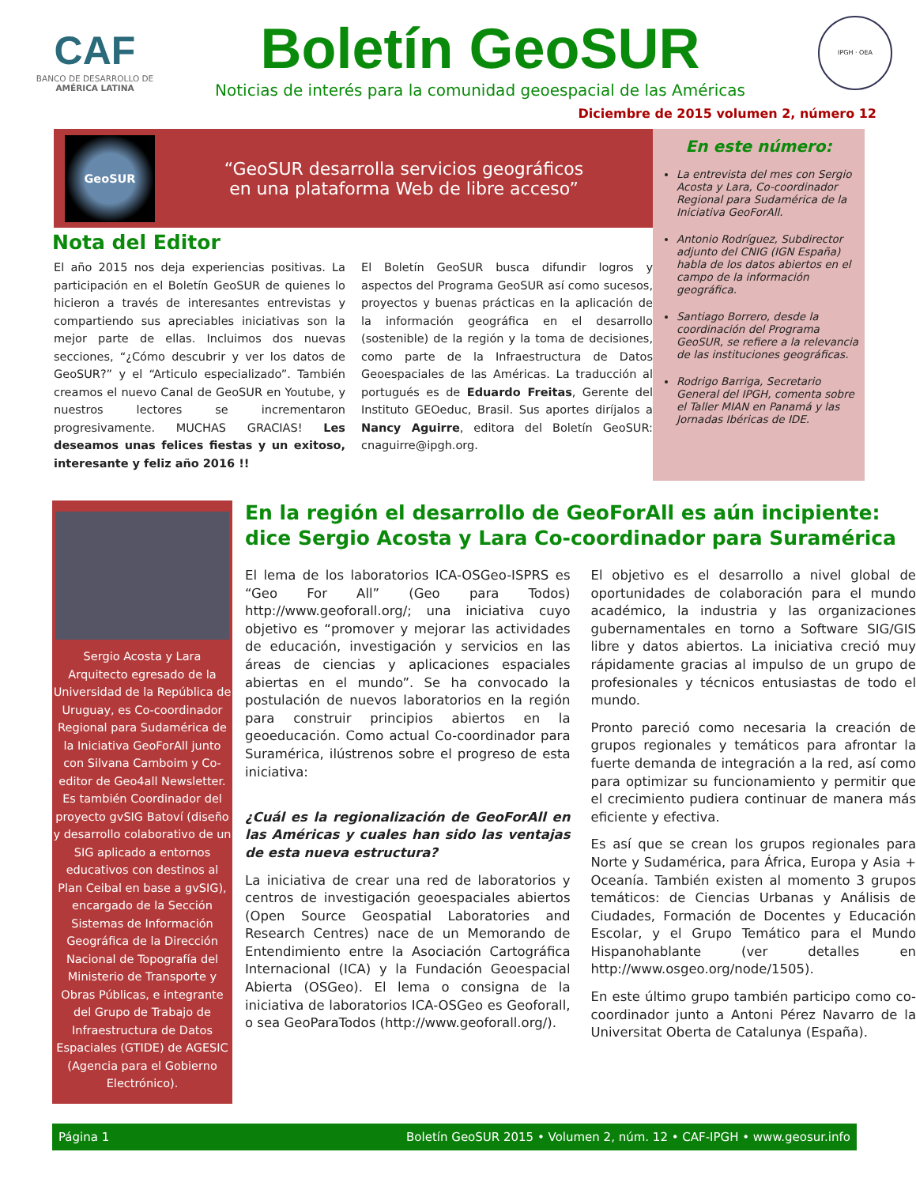CAF
BANCO DE DESARROLLO DE AMÉRICA LATINA
Boletín GeoSUR
Noticias de interés para la comunidad geoespacial de las Américas
IPGH · OEA
Diciembre de 2015 volumen 2, número 12
GeoSUR
“GeoSUR desarrolla servicios geográficos
en una plataforma Web de libre acceso”
Nota del Editor
El año 2015 nos deja experiencias positivas. La participación en el Boletín GeoSUR de quienes lo hicieron a través de interesantes entrevistas y compartiendo sus apreciables iniciativas son la mejor parte de ellas. Incluimos dos nuevas secciones, “¿Cómo descubrir y ver los datos de GeoSUR?” y el “Articulo especializado”. También creamos el nuevo Canal de GeoSUR en Youtube, y nuestros lectores se incrementaron progresivamente. MUCHAS GRACIAS! Les deseamos unas felices fiestas y un exitoso, interesante y feliz año 2016 !!
El Boletín GeoSUR busca difundir logros y aspectos del Programa GeoSUR así como sucesos, proyectos y buenas prácticas en la aplicación de la información geográfica en el desarrollo (sostenible) de la región y la toma de decisiones, como parte de la Infraestructura de Datos Geoespaciales de las Américas. La traducción al portugués es de Eduardo Freitas, Gerente del Instituto GEOeduc, Brasil. Sus aportes diríjalos a Nancy Aguirre, editora del Boletín GeoSUR: cnaguirre@ipgh.org.
En este número:
La entrevista del mes con Sergio Acosta y Lara, Co-coordinador Regional para Sudamérica de la Iniciativa GeoForAll.
Antonio Rodríguez, Subdirector adjunto del CNIG (IGN España) habla de los datos abiertos en el campo de la información geográfica.
Santiago Borrero, desde la coordinación del Programa GeoSUR, se refiere a la relevancia de las instituciones geográficas.
Rodrigo Barriga, Secretario General del IPGH, comenta sobre el Taller MIAN en Panamá y las Jornadas Ibéricas de IDE.
Sergio Acosta y Lara
Arquitecto egresado de la Universidad de la República de Uruguay, es Co-coordinador Regional para Sudamérica de la Iniciativa GeoForAll junto con Silvana Camboim y Co-editor de Geo4all Newsletter. Es también Coordinador del proyecto gvSIG Batoví (diseño y desarrollo colaborativo de un SIG aplicado a entornos educativos con destinos al Plan Ceibal en base a gvSIG), encargado de la Sección Sistemas de Información Geográfica de la Dirección Nacional de Topografía del Ministerio de Transporte y Obras Públicas, e integrante del Grupo de Trabajo de Infraestructura de Datos Espaciales (GTIDE) de AGESIC (Agencia para el Gobierno Electrónico).
En la región el desarrollo de GeoForAll es aún incipiente: dice Sergio Acosta y Lara Co-coordinador para Suramérica
El lema de los laboratorios ICA-OSGeo-ISPRS es “Geo For All” (Geo para Todos) http://www.geoforall.org/; una iniciativa cuyo objetivo es “promover y mejorar las actividades de educación, investigación y servicios en las áreas de ciencias y aplicaciones espaciales abiertas en el mundo”. Se ha convocado la postulación de nuevos laboratorios en la región para construir principios abiertos en la geoeducación. Como actual Co-coordinador para Suramérica, ilústrenos sobre el progreso de esta iniciativa:
¿Cuál es la regionalización de GeoForAll en las Américas y cuales han sido las ventajas de esta nueva estructura?
La iniciativa de crear una red de laboratorios y centros de investigación geoespaciales abiertos (Open Source Geospatial Laboratories and Research Centres) nace de un Memorando de Entendimiento entre la Asociación Cartográfica Internacional (ICA) y la Fundación Geoespacial Abierta (OSGeo). El lema o consigna de la iniciativa de laboratorios ICA-OSGeo es Geoforall, o sea GeoParaTodos (http://www.geoforall.org/).
El objetivo es el desarrollo a nivel global de oportunidades de colaboración para el mundo académico, la industria y las organizaciones gubernamentales en torno a Software SIG/GIS libre y datos abiertos. La iniciativa creció muy rápidamente gracias al impulso de un grupo de profesionales y técnicos entusiastas de todo el mundo.
Pronto pareció como necesaria la creación de grupos regionales y temáticos para afrontar la fuerte demanda de integración a la red, así como para optimizar su funcionamiento y permitir que el crecimiento pudiera continuar de manera más eficiente y efectiva.
Es así que se crean los grupos regionales para Norte y Sudamérica, para África, Europa y Asia + Oceanía. También existen al momento 3 grupos temáticos: de Ciencias Urbanas y Análisis de Ciudades, Formación de Docentes y Educación Escolar, y el Grupo Temático para el Mundo Hispanohablante (ver detalles en http://www.osgeo.org/node/1505).
En este último grupo también participo como co-coordinador junto a Antoni Pérez Navarro de la Universitat Oberta de Catalunya (España).
Página 1 Boletín GeoSUR 2015 • Volumen 2, núm. 12 • CAF-IPGH • www.geosur.info